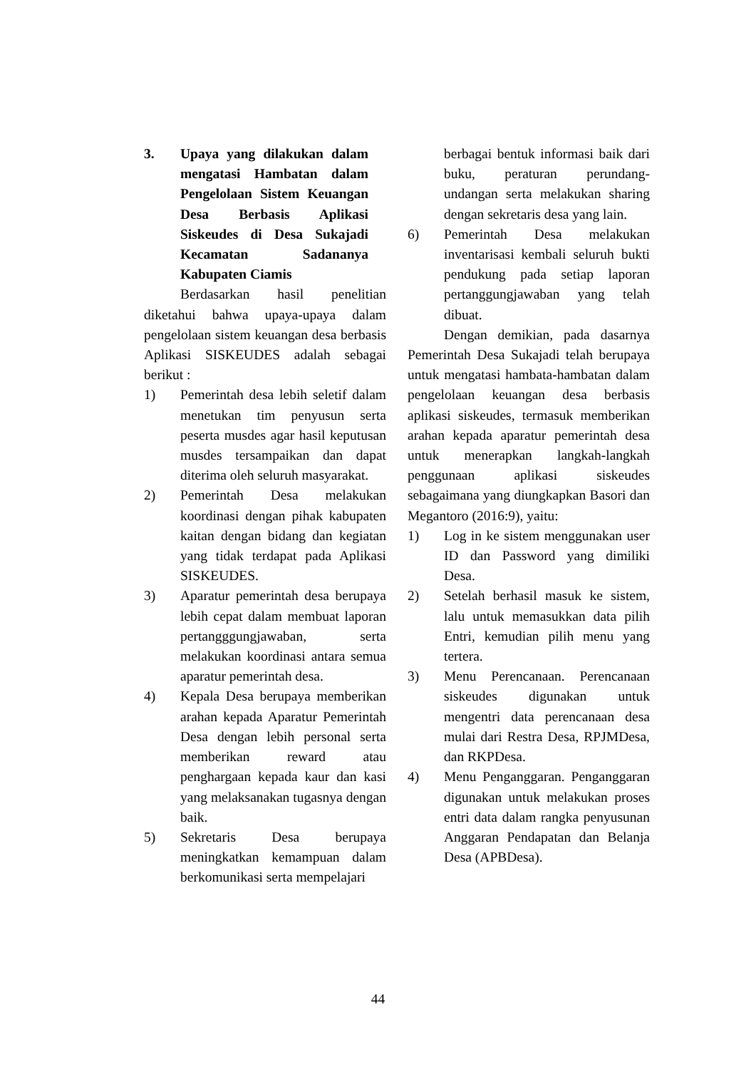3. Upaya yang dilakukan dalam mengatasi Hambatan dalam Pengelolaan Sistem Keuangan Desa Berbasis Aplikasi Siskeudes di Desa Sukajadi Kecamatan Sadananya Kabupaten Ciamis
Berdasarkan hasil penelitian diketahui bahwa upaya-upaya dalam pengelolaan sistem keuangan desa berbasis Aplikasi SISKEUDES adalah sebagai berikut :
1) Pemerintah desa lebih seletif dalam menetukan tim penyusun serta peserta musdes agar hasil keputusan musdes tersampaikan dan dapat diterima oleh seluruh masyarakat.
2) Pemerintah Desa melakukan koordinasi dengan pihak kabupaten kaitan dengan bidang dan kegiatan yang tidak terdapat pada Aplikasi SISKEUDES.
3) Aparatur pemerintah desa berupaya lebih cepat dalam membuat laporan pertangggungjawaban, serta melakukan koordinasi antara semua aparatur pemerintah desa.
4) Kepala Desa berupaya memberikan arahan kepada Aparatur Pemerintah Desa dengan lebih personal serta memberikan reward atau penghargaan kepada kaur dan kasi yang melaksanakan tugasnya dengan baik.
5) Sekretaris Desa berupaya meningkatkan kemampuan dalam berkomunikasi serta mempelajari
berbagai bentuk informasi baik dari buku, peraturan perundang-undangan serta melakukan sharing dengan sekretaris desa yang lain.
6) Pemerintah Desa melakukan inventarisasi kembali seluruh bukti pendukung pada setiap laporan pertanggungjawaban yang telah dibuat.
Dengan demikian, pada dasarnya Pemerintah Desa Sukajadi telah berupaya untuk mengatasi hambata-hambatan dalam pengelolaan keuangan desa berbasis aplikasi siskeudes, termasuk memberikan arahan kepada aparatur pemerintah desa untuk menerapkan langkah-langkah penggunaan aplikasi siskeudes sebagaimana yang diungkapkan Basori dan Megantoro (2016:9), yaitu:
1) Log in ke sistem menggunakan user ID dan Password yang dimiliki Desa.
2) Setelah berhasil masuk ke sistem, lalu untuk memasukkan data pilih Entri, kemudian pilih menu yang tertera.
3) Menu Perencanaan. Perencanaan siskeudes digunakan untuk mengentri data perencanaan desa mulai dari Restra Desa, RPJMDesa, dan RKPDesa.
4) Menu Penganggaran. Penganggaran digunakan untuk melakukan proses entri data dalam rangka penyusunan Anggaran Pendapatan dan Belanja Desa (APBDesa).
44